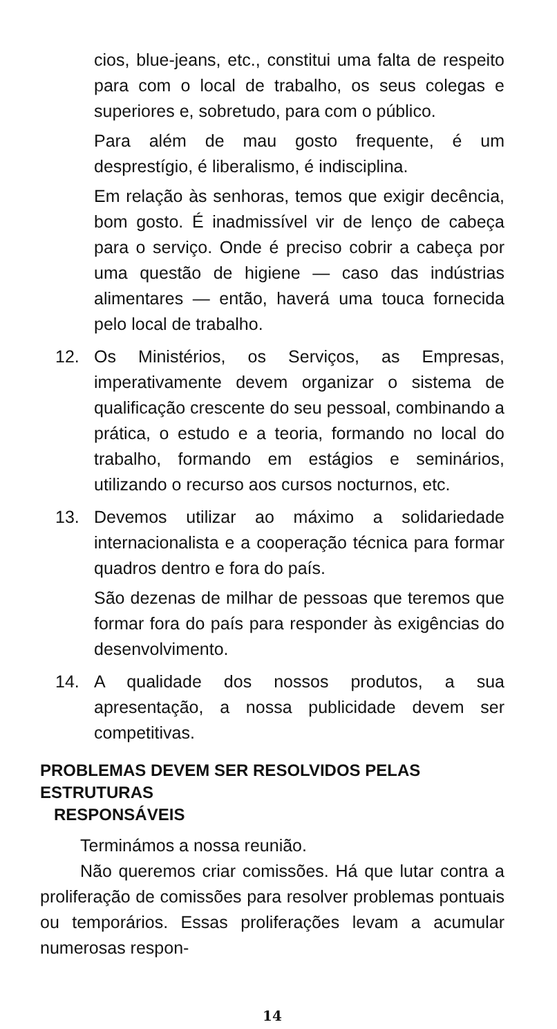cios, blue-jeans, etc., constitui uma falta de respeito para com o local de trabalho, os seus colegas e superiores e, sobretudo, para com o público.
Para além de mau gosto frequente, é um desprestígio, é liberalismo, é indisciplina.
Em relação às senhoras, temos que exigir decência, bom gosto. É inadmissível vir de lenço de cabeça para o serviço. Onde é preciso cobrir a cabeça por uma questão de higiene — caso das indústrias alimentares — então, haverá uma touca fornecida pelo local de trabalho.
12. Os Ministérios, os Serviços, as Empresas, imperativamente devem organizar o sistema de qualificação crescente do seu pessoal, combinando a prática, o estudo e a teoria, formando no local do trabalho, formando em estágios e seminários, utilizando o recurso aos cursos nocturnos, etc.
13. Devemos utilizar ao máximo a solidariedade internacionalista e a cooperação técnica para formar quadros dentro e fora do país.
São dezenas de milhar de pessoas que teremos que formar fora do país para responder às exigências do desenvolvimento.
14. A qualidade dos nossos produtos, a sua apresentação, a nossa publicidade devem ser competitivas.
PROBLEMAS DEVEM SER RESOLVIDOS PELAS ESTRUTURAS
RESPONSÁVEIS
Terminámos a nossa reunião.
Não queremos criar comissões. Há que lutar contra a proliferação de comissões para resolver problemas pontuais ou temporários. Essas proliferações levam a acumular numerosas respon-
14